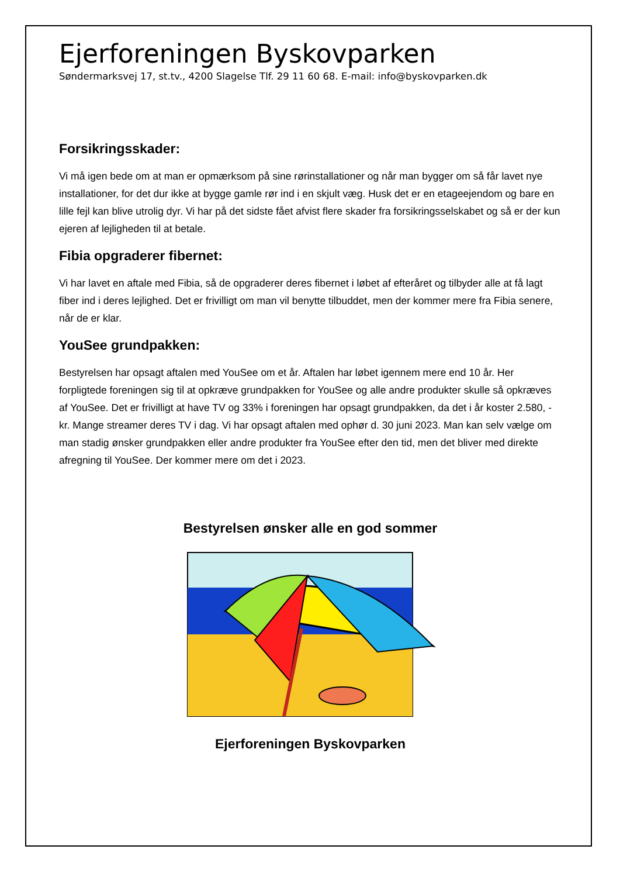Ejerforeningen Byskovparken
Søndermarksvej 17, st.tv., 4200 Slagelse Tlf. 29 11 60 68. E-mail: info@byskovparken.dk
Forsikringsskader:
Vi må igen bede om at man er opmærksom på sine rørinstallationer og når man bygger om så får lavet nye installationer, for det dur ikke at bygge gamle rør ind i en skjult væg. Husk det er en etageejendom og bare en lille fejl kan blive utrolig dyr. Vi har på det sidste fået afvist flere skader fra forsikringsselskabet og så er der kun ejeren af lejligheden til at betale.
Fibia opgraderer fibernet:
Vi har lavet en aftale med Fibia, så de opgraderer deres fibernet i løbet af efteråret og tilbyder alle at få lagt fiber ind i deres lejlighed. Det er frivilligt om man vil benytte tilbuddet, men der kommer mere fra Fibia senere, når de er klar.
YouSee grundpakken:
Bestyrelsen har opsagt aftalen med YouSee om et år. Aftalen har løbet igennem mere end 10 år. Her forpligtede foreningen sig til at opkræve grundpakken for YouSee og alle andre produkter skulle så opkræves af YouSee. Det er frivilligt at have TV og 33% i foreningen har opsagt grundpakken, da det i år koster 2.580, - kr. Mange streamer deres TV i dag. Vi har opsagt aftalen med ophør d. 30 juni 2023. Man kan selv vælge om man stadig ønsker grundpakken eller andre produkter fra YouSee efter den tid, men det bliver med direkte afregning til YouSee. Der kommer mere om det i 2023.
Bestyrelsen ønsker alle en god sommer
Ejerforeningen Byskovparken